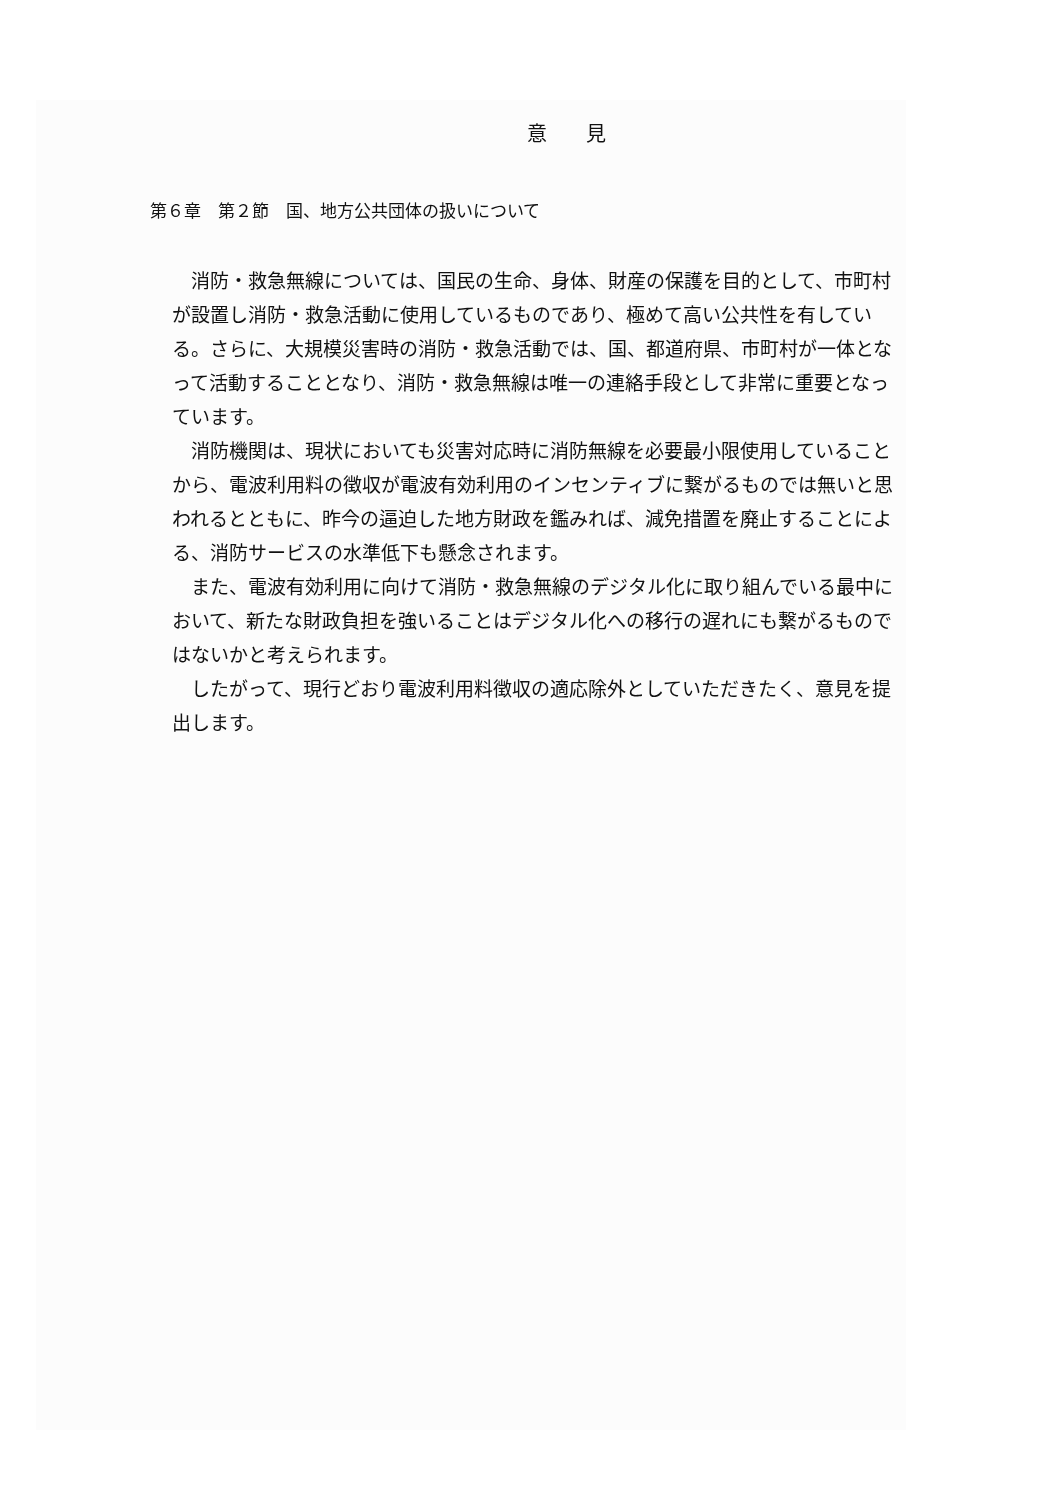意 見
第６章　第２節　国、地方公共団体の扱いについて
消防・救急無線については、国民の生命、身体、財産の保護を目的として、市町村が設置し消防・救急活動に使用しているものであり、極めて高い公共性を有している。さらに、大規模災害時の消防・救急活動では、国、都道府県、市町村が一体となって活動することとなり、消防・救急無線は唯一の連絡手段として非常に重要となっています。
消防機関は、現状においても災害対応時に消防無線を必要最小限使用していることから、電波利用料の徴収が電波有効利用のインセンティブに繋がるものでは無いと思われるとともに、昨今の逼迫した地方財政を鑑みれば、減免措置を廃止することによる、消防サービスの水準低下も懸念されます。
また、電波有効利用に向けて消防・救急無線のデジタル化に取り組んでいる最中において、新たな財政負担を強いることはデジタル化への移行の遅れにも繋がるものではないかと考えられます。
したがって、現行どおり電波利用料徴収の適応除外としていただきたく、意見を提出します。